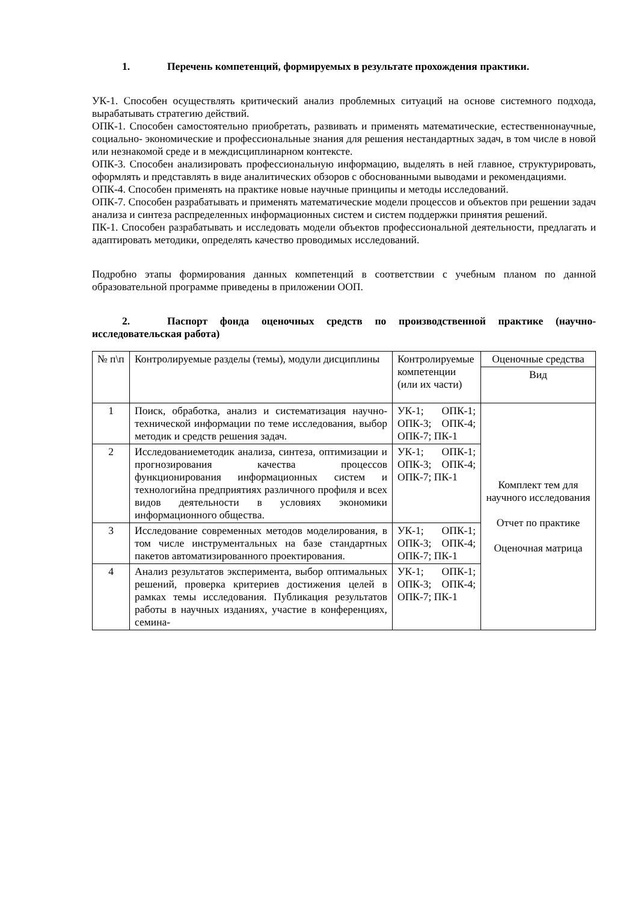1. Перечень компетенций, формируемых в результате прохождения практики.
УК-1. Способен осуществлять критический анализ проблемных ситуаций на основе системного подхода, вырабатывать стратегию действий.
ОПК-1. Способен самостоятельно приобретать, развивать и применять математические, естественнонаучные, социально- экономические и профессиональные знания для решения нестандартных задач, в том числе в новой или незнакомой среде и в междисциплинарном контексте.
ОПК-3. Способен анализировать профессиональную информацию, выделять в ней главное, структурировать, оформлять и представлять в виде аналитических обзоров с обоснованными выводами и рекомендациями.
ОПК-4. Способен применять на практике новые научные принципы и методы исследований.
ОПК-7. Способен разрабатывать и применять математические модели процессов и объектов при решении задач анализа и синтеза распределенных информационных систем и систем поддержки принятия решений.
ПК-1. Способен разрабатывать и исследовать модели объектов профессиональной деятельности, предлагать и адаптировать методики, определять качество проводимых исследований.
Подробно этапы формирования данных компетенций в соответствии с учебным планом по данной образовательной программе приведены в приложении ООП.
2. Паспорт фонда оценочных средств по производственной практике (научно-исследовательская работа)
| № п\п | Контролируемые разделы (темы), модули дисциплины | Контролируемые компетенции (или их части) | Оценочные средства |
| | | | Вид |
| 1 | Поиск, обработка, анализ и систематизация научно-технической информации по теме исследования, выбор методик и средств решения задач. | УК-1; ОПК-1; ОПК-3; ОПК-4; ОПК-7; ПК-1 | Комплект тем для научного исследования Отчет по практике Оценочная матрица |
| 2 | Исследованиеметодик анализа, синтеза, оптимизации и прогнозирования качества процессов функционирования информационных систем и технологийна предприятиях различного профиля и всех видов деятельности в условиях экономики информационного общества. | УК-1; ОПК-1; ОПК-3; ОПК-4; ОПК-7; ПК-1 | |
| 3 | Исследование современных методов моделирования, в том числе инструментальных на базе стандартных пакетов автоматизированного проектирования. | УК-1; ОПК-1; ОПК-3; ОПК-4; ОПК-7; ПК-1 | |
| 4 | Анализ результатов эксперимента, выбор оптимальных решений, проверка критериев достижения целей в рамках темы исследования. Публикация результатов работы в научных изданиях, участие в конференциях, семина- | УК-1; ОПК-1; ОПК-3; ОПК-4; ОПК-7; ПК-1 | |